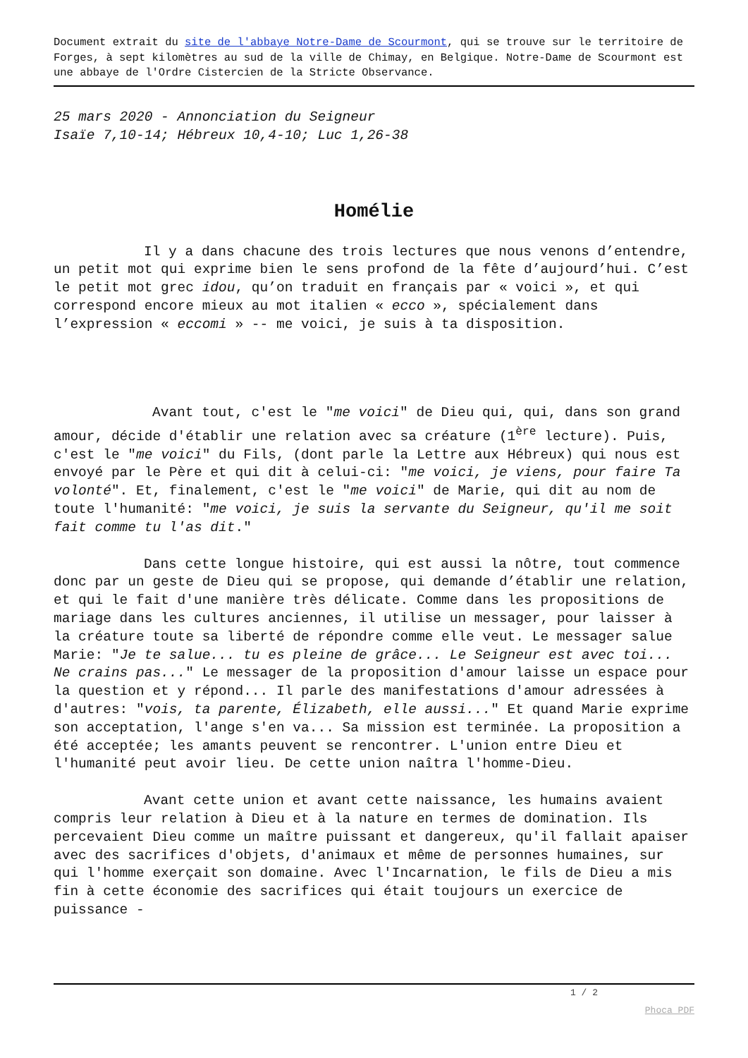Document extrait du site de l'abbaye Notre-Dame de Scourmont, qui se trouve sur le territoire de Forges, à sept kilomètres au sud de la ville de Chimay, en Belgique. Notre-Dame de Scourmont est une abbaye de l'Ordre Cistercien de la Stricte Observance.
25 mars 2020 - Annonciation du Seigneur
Isaïe 7,10-14; Hébreux 10,4-10; Luc 1,26-38
Homélie
Il y a dans chacune des trois lectures que nous venons d’entendre, un petit mot qui exprime bien le sens profond de la fête d’aujourd’hui. C’est le petit mot grec idou, qu’on traduit en français par « voici », et qui correspond encore mieux au mot italien « ecco », spécialement dans l’expression « eccomi » -- me voici, je suis à ta disposition.
Avant tout, c'est le "me voici" de Dieu qui, qui, dans son grand amour, décide d'établir une relation avec sa créature (1<sup>ère</sup> lecture). Puis, c'est le "me voici" du Fils, (dont parle la Lettre aux Hébreux) qui nous est envoyé par le Père et qui dit à celui-ci: "me voici, je viens, pour faire Ta volonté". Et, finalement, c'est le "me voici" de Marie, qui dit au nom de toute l'humanité: "me voici, je suis la servante du Seigneur, qu'il me soit fait comme tu l'as dit."
Dans cette longue histoire, qui est aussi la nôtre, tout commence donc par un geste de Dieu qui se propose, qui demande d’établir une relation, et qui le fait d'une manière très délicate. Comme dans les propositions de mariage dans les cultures anciennes, il utilise un messager, pour laisser à la créature toute sa liberté de répondre comme elle veut. Le messager salue Marie: "Je te salue... tu es pleine de grâce... Le Seigneur est avec toi... Ne crains pas..." Le messager de la proposition d'amour laisse un espace pour la question et y répond... Il parle des manifestations d'amour adressées à d'autres: "vois, ta parente, Élizabeth, elle aussi..." Et quand Marie exprime son acceptation, l'ange s'en va... Sa mission est terminée. La proposition a été acceptée; les amants peuvent se rencontrer. L'union entre Dieu et l'humanité peut avoir lieu. De cette union naîtra l'homme-Dieu.
Avant cette union et avant cette naissance, les humains avaient compris leur relation à Dieu et à la nature en termes de domination. Ils percevaient Dieu comme un maître puissant et dangereux, qu'il fallait apaiser avec des sacrifices d'objets, d'animaux et même de personnes humaines, sur qui l'homme exerçait son domaine. Avec l'Incarnation, le fils de Dieu a mis fin à cette économie des sacrifices qui était toujours un exercice de puissance -
1 / 2
Phoca PDF